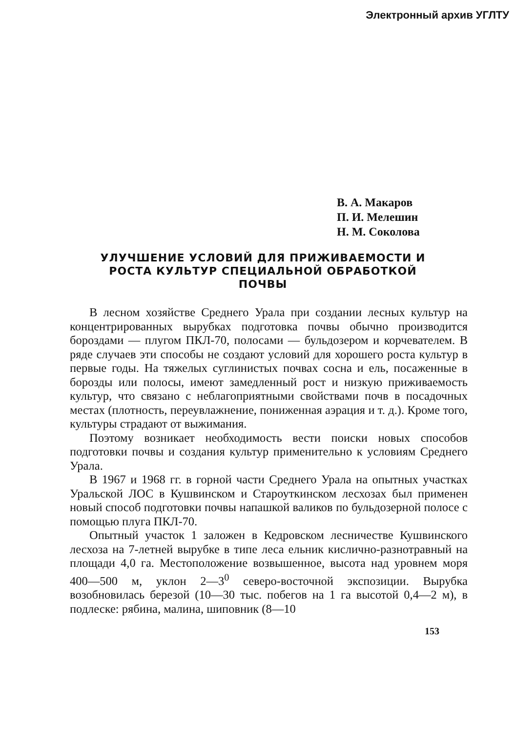Электронный архив УГЛТУ
В. А. Макаров
П. И. Мелешин
Н. М. Соколова
УЛУЧШЕНИЕ УСЛОВИЙ ДЛЯ ПРИЖИВАЕМОСТИ И РОСТА КУЛЬТУР СПЕЦИАЛЬНОЙ ОБРАБОТКОЙ ПОЧВЫ
В лесном хозяйстве Среднего Урала при создании лесных культур на концентрированных вырубках подготовка почвы обычно производится бороздами — плугом ПКЛ-70, полосами — бульдозером и корчевателем. В ряде случаев эти способы не создают условий для хорошего роста культур в первые годы. На тяжелых суглинистых почвах сосна и ель, посаженные в борозды или полосы, имеют замедленный рост и низкую приживаемость культур, что связано с неблагоприятными свойствами почв в посадочных местах (плотность, переувлажнение, пониженная аэрация и т. д.). Кроме того, культуры страдают от выжимания.
Поэтому возникает необходимость вести поиски новых способов подготовки почвы и создания культур применительно к условиям Среднего Урала.
В 1967 и 1968 гг. в горной части Среднего Урала на опытных участках Уральской ЛОС в Кушвинском и Староуткинском лесхозах был применен новый способ подготовки почвы напашкой валиков по бульдозерной полосе с помощью плуга ПКЛ-70.
Опытный участок 1 заложен в Кедровском лесничестве Кушвинского лесхоза на 7-летней вырубке в типе леса ельник кислично-разнотравный на площади 4,0 га. Местоположение возвышенное, высота над уровнем моря 400—500 м, уклон 2—3<sup>0</sup> северо-восточной экспозиции. Вырубка возобновилась березой (10—30 тыс. побегов на 1 га высотой 0,4—2 м), в подлеске: рябина, малина, шиповник (8—10
153